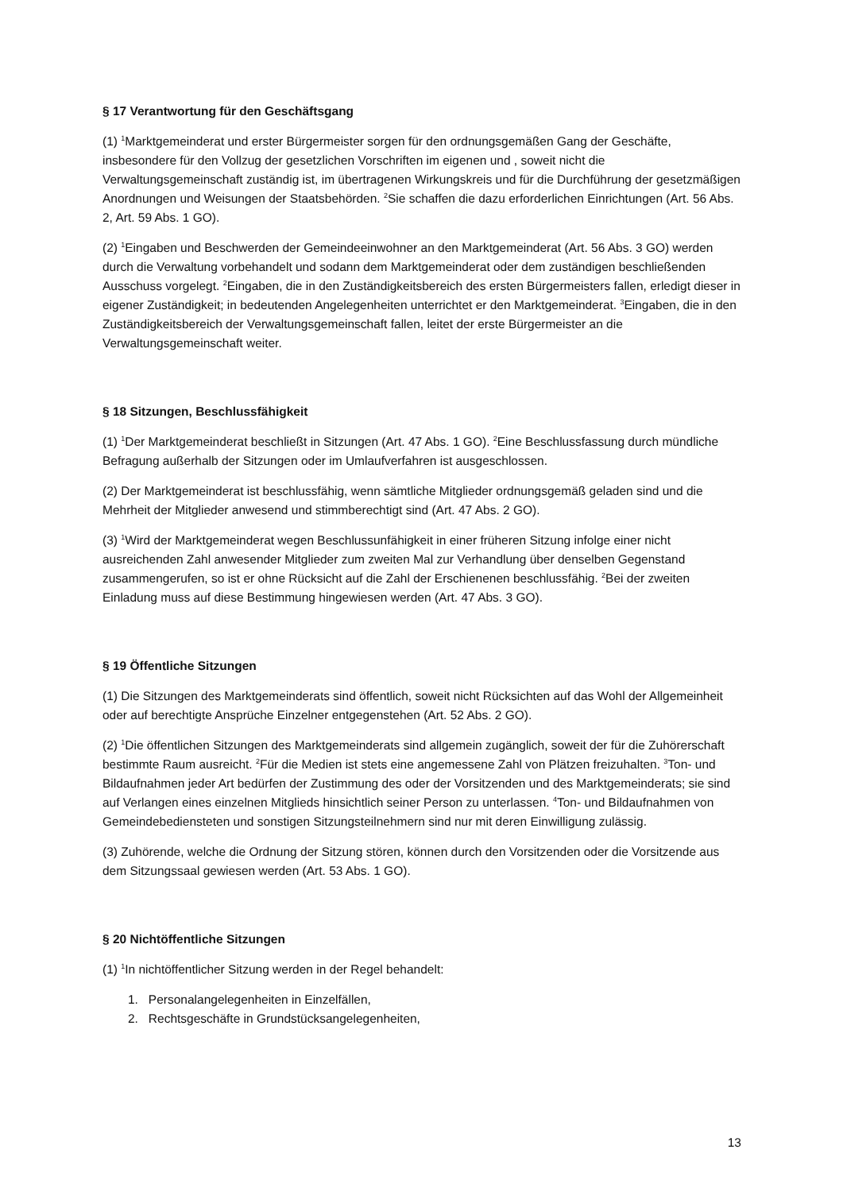§ 17 Verantwortung für den Geschäftsgang
(1) <sup>1</sup>Marktgemeinderat und erster Bürgermeister sorgen für den ordnungsgemäßen Gang der Geschäfte, insbesondere für den Vollzug der gesetzlichen Vorschriften im eigenen und , soweit nicht die Verwaltungsgemeinschaft zuständig ist, im übertragenen Wirkungskreis und für die Durchführung der gesetzmäßigen Anordnungen und Weisungen der Staatsbehörden. <sup>2</sup>Sie schaffen die dazu erforderlichen Einrichtungen (Art. 56 Abs. 2, Art. 59 Abs. 1 GO).
(2) <sup>1</sup>Eingaben und Beschwerden der Gemeindeeinwohner an den Marktgemeinderat (Art. 56 Abs. 3 GO) werden durch die Verwaltung vorbehandelt und sodann dem Marktgemeinderat oder dem zuständigen beschließenden Ausschuss vorgelegt. <sup>2</sup>Eingaben, die in den Zuständigkeitsbereich des ersten Bürgermeisters fallen, erledigt dieser in eigener Zuständigkeit; in bedeutenden Angelegenheiten unterrichtet er den Marktgemeinderat. <sup>3</sup>Eingaben, die in den Zuständigkeitsbereich der Verwaltungsgemeinschaft fallen, leitet der erste Bürgermeister an die Verwaltungsgemeinschaft weiter.
§ 18 Sitzungen, Beschlussfähigkeit
(1) <sup>1</sup>Der Marktgemeinderat beschließt in Sitzungen (Art. 47 Abs. 1 GO). <sup>2</sup>Eine Beschlussfassung durch mündliche Befragung außerhalb der Sitzungen oder im Umlaufverfahren ist ausgeschlossen.
(2) Der Marktgemeinderat ist beschlussfähig, wenn sämtliche Mitglieder ordnungsgemäß geladen sind und die Mehrheit der Mitglieder anwesend und stimmberechtigt sind (Art. 47 Abs. 2 GO).
(3) <sup>1</sup>Wird der Marktgemeinderat wegen Beschlussunfähigkeit in einer früheren Sitzung infolge einer nicht ausreichenden Zahl anwesender Mitglieder zum zweiten Mal zur Verhandlung über denselben Gegenstand zusammengerufen, so ist er ohne Rücksicht auf die Zahl der Erschienenen beschlussfähig. <sup>2</sup>Bei der zweiten Einladung muss auf diese Bestimmung hingewiesen werden (Art. 47 Abs. 3 GO).
§ 19 Öffentliche Sitzungen
(1) Die Sitzungen des Marktgemeinderats sind öffentlich, soweit nicht Rücksichten auf das Wohl der Allgemeinheit oder auf berechtigte Ansprüche Einzelner entgegenstehen (Art. 52 Abs. 2 GO).
(2) <sup>1</sup>Die öffentlichen Sitzungen des Marktgemeinderats sind allgemein zugänglich, soweit der für die Zuhörerschaft bestimmte Raum ausreicht. <sup>2</sup>Für die Medien ist stets eine angemessene Zahl von Plätzen freizuhalten. <sup>3</sup>Ton- und Bildaufnahmen jeder Art bedürfen der Zustimmung des oder der Vorsitzenden und des Marktgemeinderats; sie sind auf Verlangen eines einzelnen Mitglieds hinsichtlich seiner Person zu unterlassen. <sup>4</sup>Ton- und Bildaufnahmen von Gemeindebediensteten und sonstigen Sitzungsteilnehmern sind nur mit deren Einwilligung zulässig.
(3) Zuhörende, welche die Ordnung der Sitzung stören, können durch den Vorsitzenden oder die Vorsitzende aus dem Sitzungssaal gewiesen werden (Art. 53 Abs. 1 GO).
§ 20 Nichtöffentliche Sitzungen
(1) <sup>1</sup>In nichtöffentlicher Sitzung werden in der Regel behandelt:
1. Personalangelegenheiten in Einzelfällen,
2. Rechtsgeschäfte in Grundstücksangelegenheiten,
13